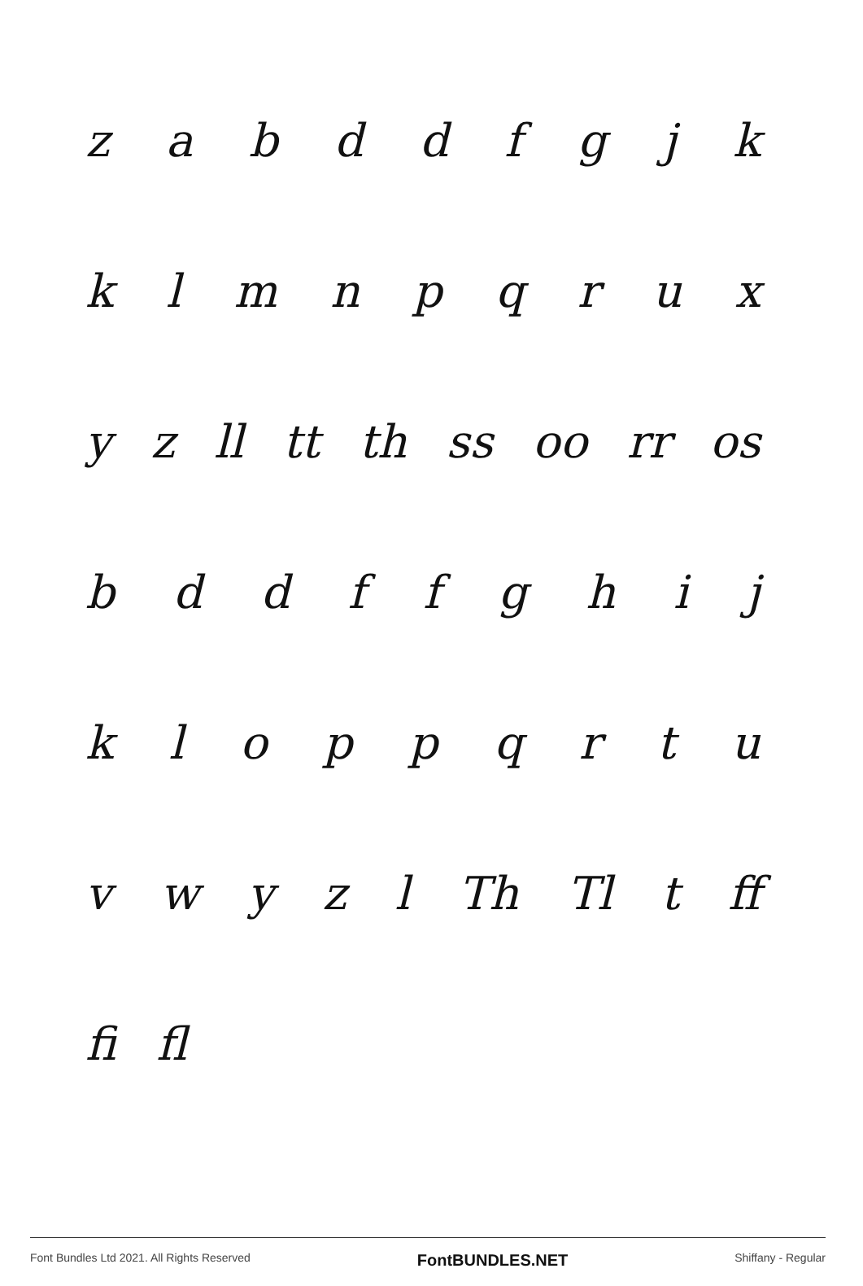z a b d d f g j k
k l m n p q r u x
y z ll tt th ss oo rr os
b d d f f g h i j
k l o p p q r t u
v w y z l Th Tl t ff
fi fl
Font Bundles Ltd 2021. All Rights Reserved FontBUNDLES.NET Shiffany - Regular